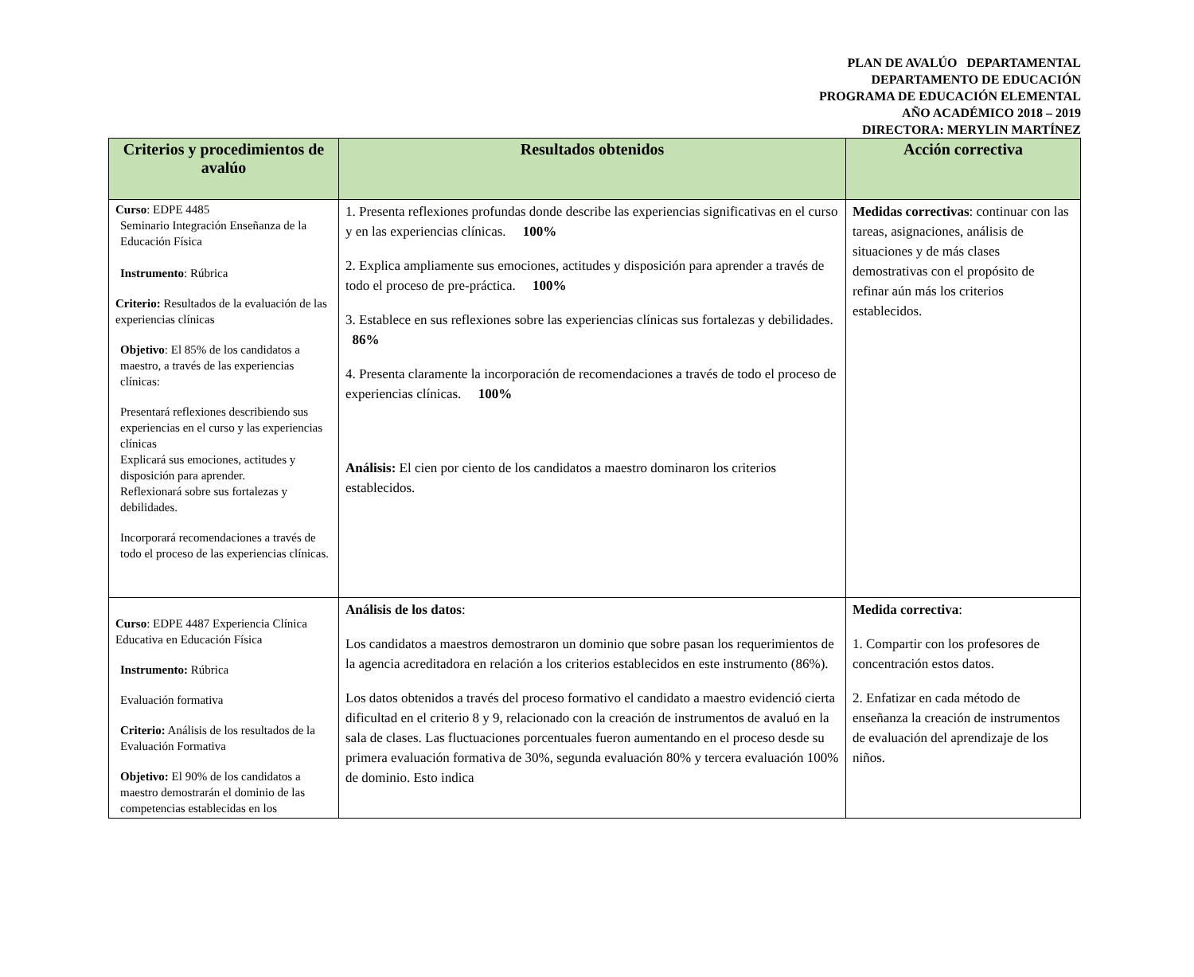PLAN DE AVALÚO DEPARTAMENTAL
DEPARTAMENTO DE EDUCACIÓN
PROGRAMA DE EDUCACIÓN ELEMENTAL
AÑO ACADÉMICO 2018 – 2019
DIRECTORA: MERYLIN MARTÍNEZ
| Criterios y procedimientos de avalúo | Resultados obtenidos | Acción correctiva |
| --- | --- | --- |
| Curso : EDPE 4485 Seminario Integración Enseñanza de la Educación Física Instrumento : Rúbrica Criterio: Resultados de la evaluación de las experiencias clínicas Objetivo : El 85% de los candidatos a maestro, a través de las experiencias clínicas: Presentará reflexiones describiendo sus experiencias en el curso y las experiencias clínicas Explicará sus emociones, actitudes y disposición para aprender. Reflexionará sobre sus fortalezas y debilidades. Incorporará recomendaciones a través de todo el proceso de las experiencias clínicas. | 1. Presenta reflexiones profundas donde describe las experiencias significativas en el curso y en las experiencias clínicas. 100% 2. Explica ampliamente sus emociones, actitudes y disposición para aprender a través de todo el proceso de pre-práctica. 100% 3. Establece en sus reflexiones sobre las experiencias clínicas sus fortalezas y debilidades. 86% 4. Presenta claramente la incorporación de recomendaciones a través de todo el proceso de experiencias clínicas. 100% Análisis: El cien por ciento de los candidatos a maestro dominaron los criterios establecidos. | Medidas correctivas : continuar con las tareas, asignaciones, análisis de situaciones y de más clases demostrativas con el propósito de refinar aún más los criterios establecidos. |
| Curso : EDPE 4487 Experiencia Clínica Educativa en Educación Física Instrumento: Rúbrica Evaluación formativa Criterio: Análisis de los resultados de la Evaluación Formativa Objetivo: El 90% de los candidatos a maestro demostrarán el dominio de las competencias establecidas en los | Análisis de los datos : Los candidatos a maestros demostraron un dominio que sobre pasan los requerimientos de la agencia acreditadora en relación a los criterios establecidos en este instrumento (86%). Los datos obtenidos a través del proceso formativo el candidato a maestro evidenció cierta dificultad en el criterio 8 y 9, relacionado con la creación de instrumentos de avaluó en la sala de clases. Las fluctuaciones porcentuales fueron aumentando en el proceso desde su primera evaluación formativa de 30%, segunda evaluación 80% y tercera evaluación 100% de dominio. Esto indica | Medida correctiva : 1. Compartir con los profesores de concentración estos datos. 2. Enfatizar en cada método de enseñanza la creación de instrumentos de evaluación del aprendizaje de los niños. |